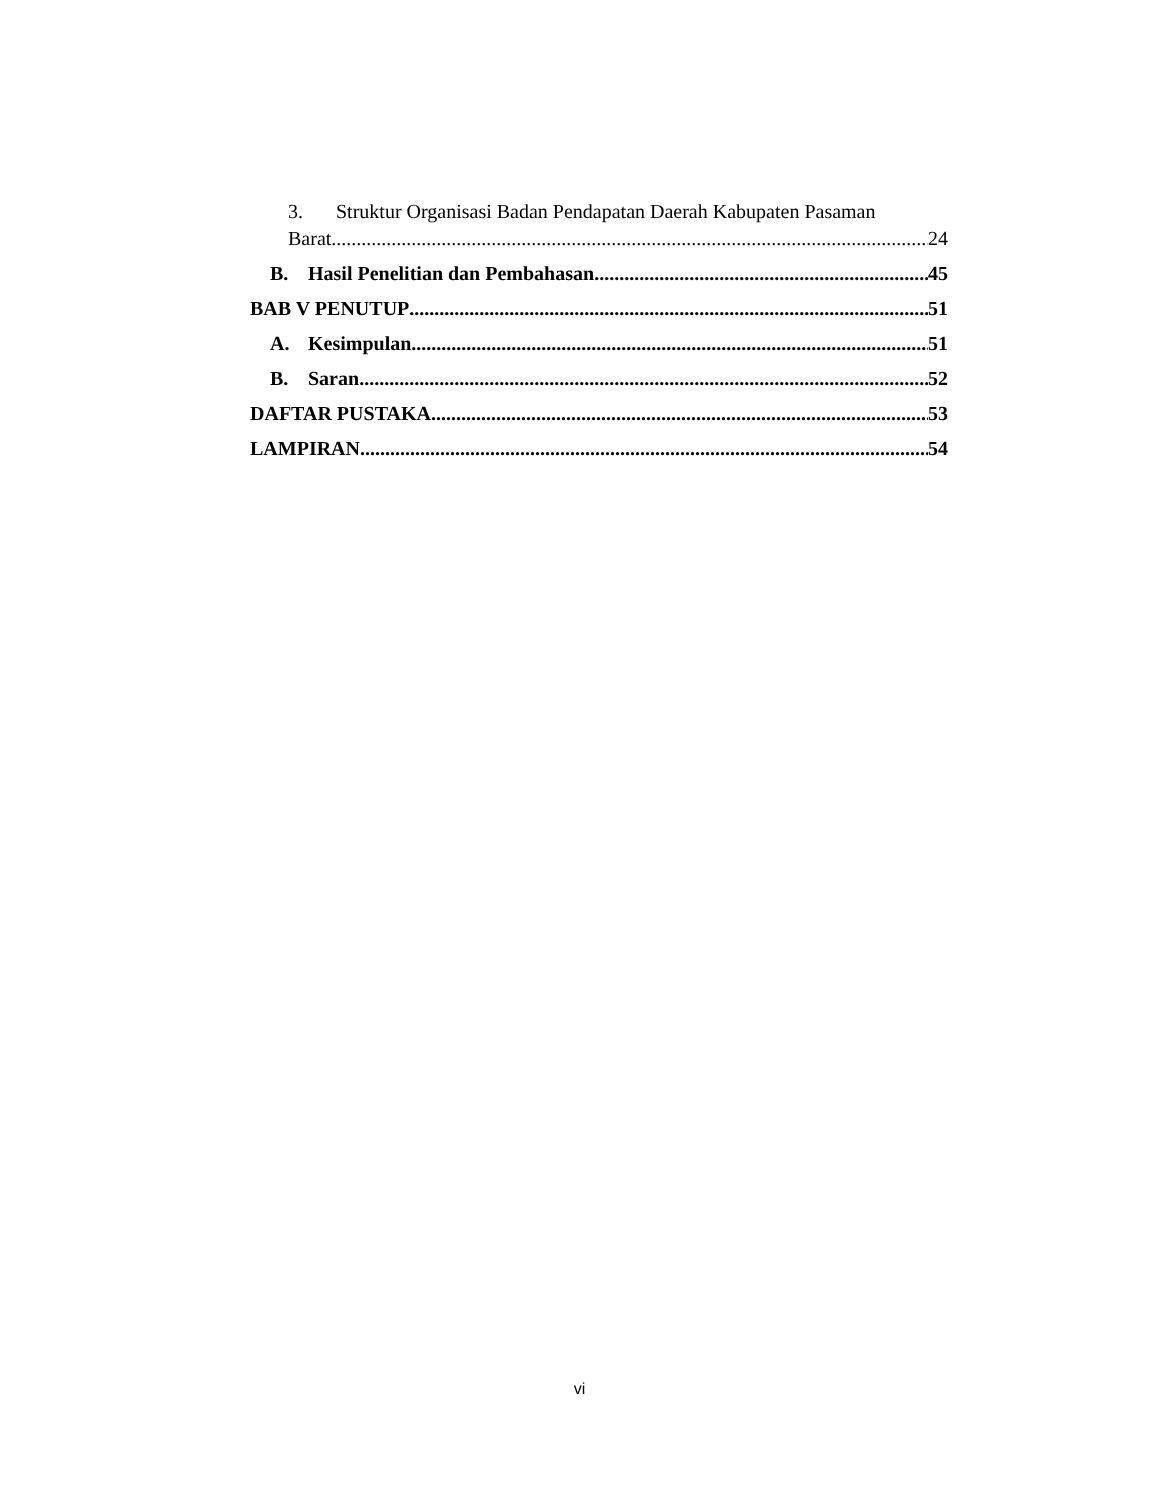3. Struktur Organisasi Badan Pendapatan Daerah Kabupaten Pasaman
Barat 24
B. Hasil Penelitian dan Pembahasan 45
BAB V PENUTUP 51
A. Kesimpulan 51
B. Saran 52
DAFTAR PUSTAKA 53
LAMPIRAN 54
vi